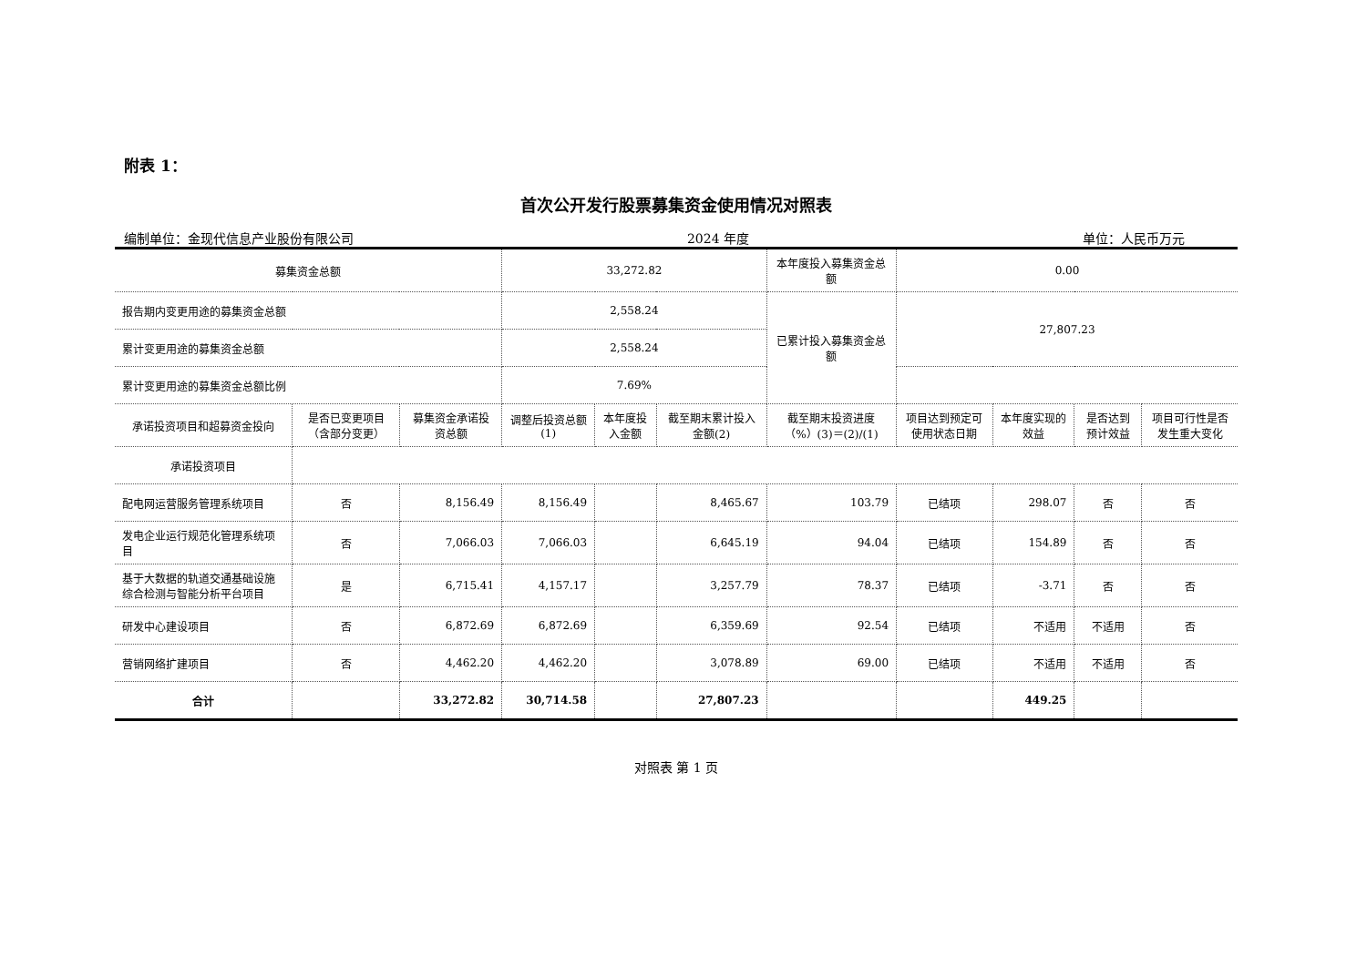附表 1：
首次公开发行股票募集资金使用情况对照表
编制单位：金现代信息产业股份有限公司 2024 年度 单位：人民币万元
| 募集资金总额 | | | 33,272.82 | | | 本年度投入募集资金总额 | 0.00 | | | |
| 报告期内变更用途的募集资金总额 | | | 2,558.24 | | | 已累计投入募集资金总额 | 27,807.23 | | | |
| 累计变更用途的募集资金总额 | | | 2,558.24 | | | | | | | |
| 累计变更用途的募集资金总额比例 | | | 7.69% | | | | | | | |
| 承诺投资项目和超募资金投向 | 是否已变更项目（含部分变更） | 募集资金承诺投资总额 | 调整后投资总额(1) | 本年度投入金额 | 截至期末累计投入金额(2) | 截至期末投资进度（%）(3)＝(2)/(1) | 项目达到预定可使用状态日期 | 本年度实现的效益 | 是否达到预计效益 | 项目可行性是否发生重大变化 |
| 承诺投资项目 | | | | | | | | | | |
| 配电网运营服务管理系统项目 | 否 | 8,156.49 | 8,156.49 | | 8,465.67 | 103.79 | 已结项 | 298.07 | 否 | 否 |
| 发电企业运行规范化管理系统项目 | 否 | 7,066.03 | 7,066.03 | | 6,645.19 | 94.04 | 已结项 | 154.89 | 否 | 否 |
| 基于大数据的轨道交通基础设施综合检测与智能分析平台项目 | 是 | 6,715.41 | 4,157.17 | | 3,257.79 | 78.37 | 已结项 | -3.71 | 否 | 否 |
| 研发中心建设项目 | 否 | 6,872.69 | 6,872.69 | | 6,359.69 | 92.54 | 已结项 | 不适用 | 不适用 | 否 |
| 营销网络扩建项目 | 否 | 4,462.20 | 4,462.20 | | 3,078.89 | 69.00 | 已结项 | 不适用 | 不适用 | 否 |
| 合计 | | 33,272.82 | 30,714.58 | | 27,807.23 | | | 449.25 | | |
对照表 第 1 页